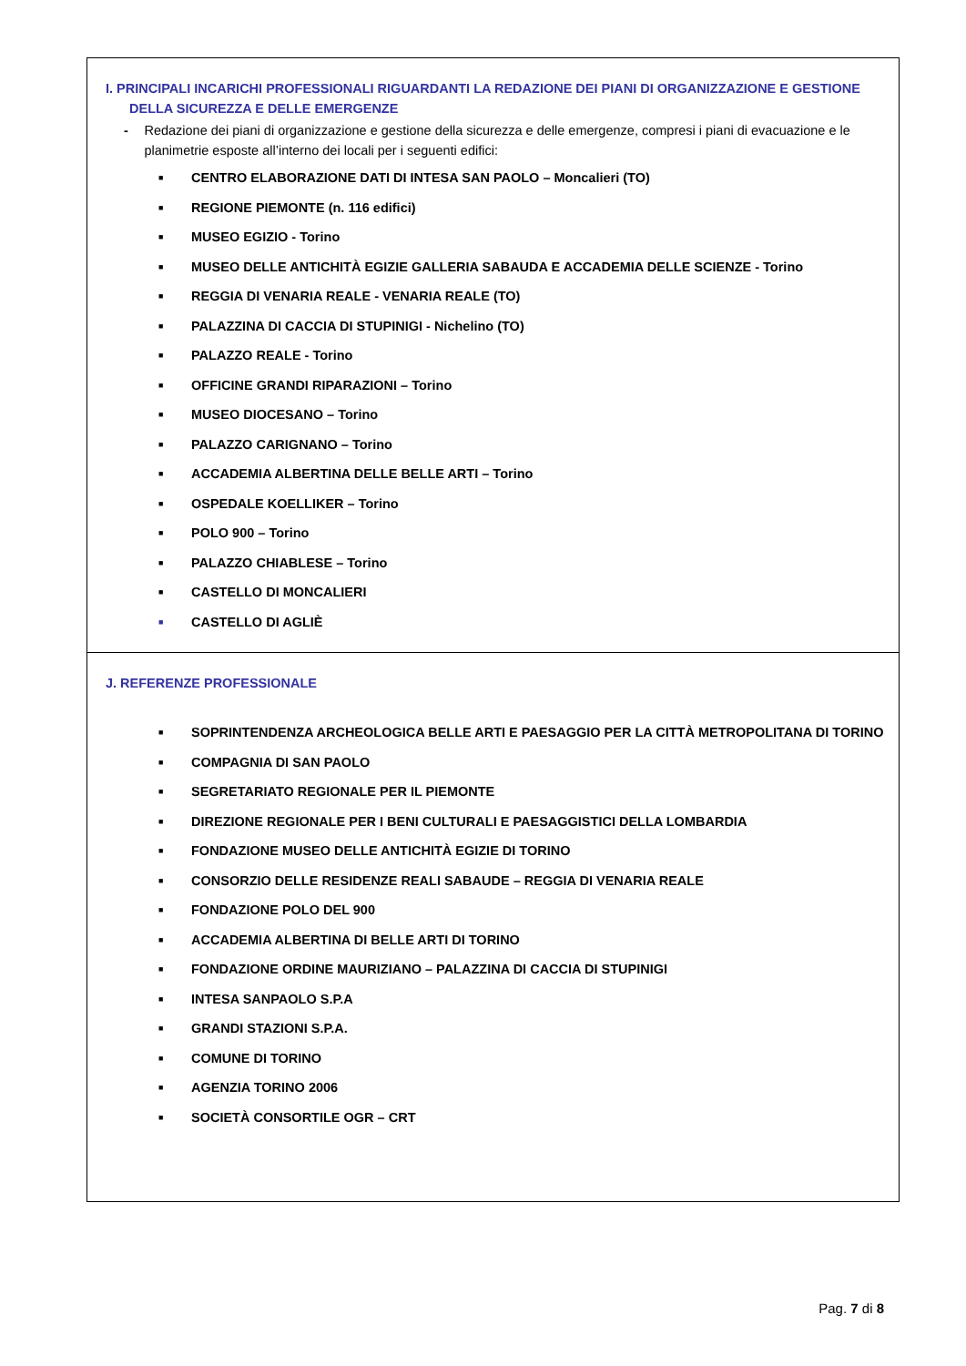I. PRINCIPALI INCARICHI PROFESSIONALI RIGUARDANTI LA REDAZIONE DEI PIANI DI ORGANIZZAZIONE E GESTIONE
DELLA SICUREZZA E DELLE EMERGENZE
- Redazione dei piani di organizzazione e gestione della sicurezza e delle emergenze, compresi i piani di evacuazione e le planimetrie esposte all’interno dei locali per i seguenti edifici:
■ CENTRO ELABORAZIONE DATI DI INTESA SAN PAOLO – Moncalieri (TO)
■ REGIONE PIEMONTE (n. 116 edifici)
■ MUSEO EGIZIO - Torino
■ MUSEO DELLE ANTICHITÀ EGIZIE GALLERIA SABAUDA E ACCADEMIA DELLE SCIENZE - Torino
■ REGGIA DI VENARIA REALE - VENARIA REALE (TO)
■ PALAZZINA DI CACCIA DI STUPINIGI - Nichelino (TO)
■ PALAZZO REALE - Torino
■ OFFICINE GRANDI RIPARAZIONI – Torino
■ MUSEO DIOCESANO – Torino
■ PALAZZO CARIGNANO – Torino
■ ACCADEMIA ALBERTINA DELLE BELLE ARTI – Torino
■ OSPEDALE KOELLIKER – Torino
■ POLO 900 – Torino
■ PALAZZO CHIABLESE – Torino
■ CASTELLO DI MONCALIERI
■ CASTELLO DI AGLIÈ
J. REFERENZE PROFESSIONALE
■ SOPRINTENDENZA ARCHEOLOGICA BELLE ARTI E PAESAGGIO PER LA CITTÀ METROPOLITANA DI TORINO
■ COMPAGNIA DI SAN PAOLO
■ SEGRETARIATO REGIONALE PER IL PIEMONTE
■ DIREZIONE REGIONALE PER I BENI CULTURALI E PAESAGGISTICI DELLA LOMBARDIA
■ FONDAZIONE MUSEO DELLE ANTICHITÀ EGIZIE DI TORINO
■ CONSORZIO DELLE RESIDENZE REALI SABAUDE – REGGIA DI VENARIA REALE
■ FONDAZIONE POLO DEL 900
■ ACCADEMIA ALBERTINA DI BELLE ARTI DI TORINO
■ FONDAZIONE ORDINE MAURIZIANO – PALAZZINA DI CACCIA DI STUPINIGI
■ INTESA SANPAOLO S.P.A
■ GRANDI STAZIONI S.P.A.
■ COMUNE DI TORINO
■ AGENZIA TORINO 2006
■ SOCIETÀ CONSORTILE OGR – CRT
Pag. 7 di 8